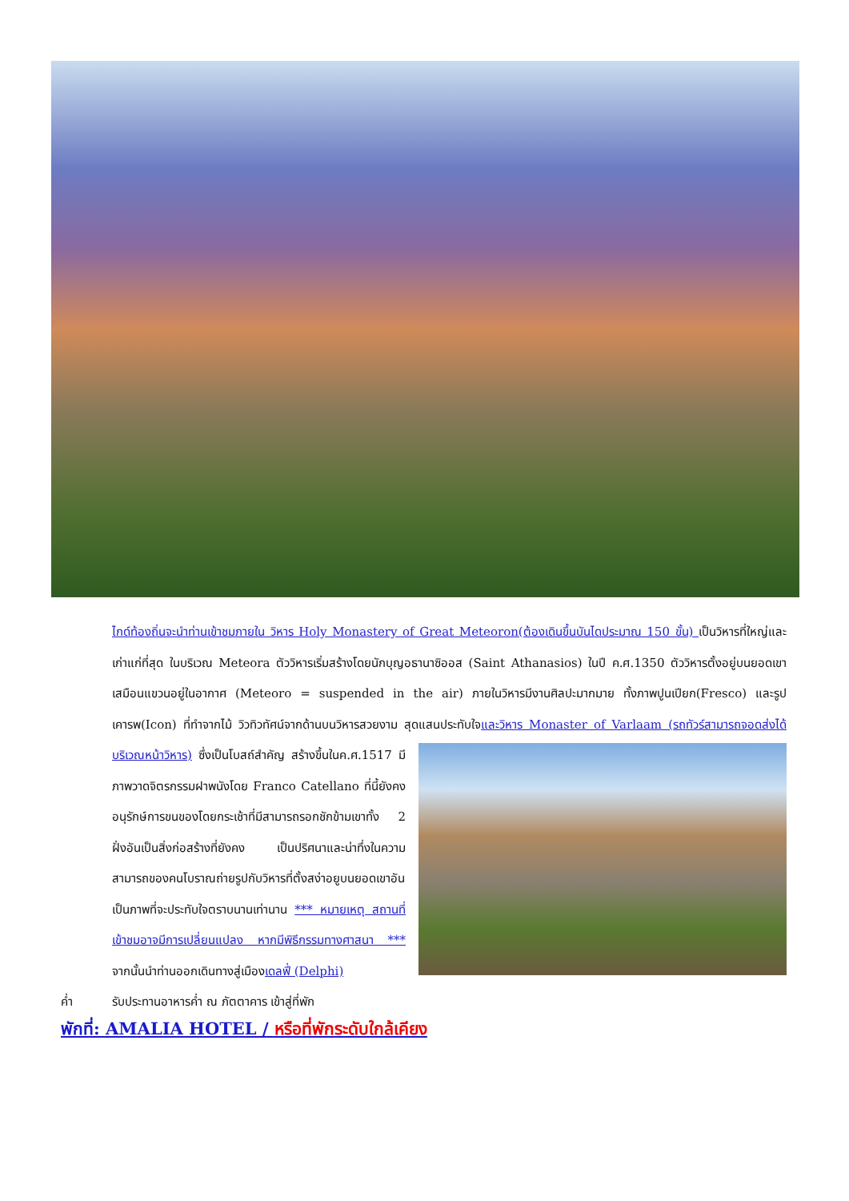ไกด์ท้องถิ่นจะนำท่านเข้าชมภายใน วิหาร Holy Monastery of Great Meteoron(ต้องเดินขึ้นบันไดประมาณ 150 ขั้น) เป็นวิหารที่ใหญ่และเก่าแก่ที่สุด ในบริเวณ Meteora ตัววิหารเริ่มสร้างโดยนักบุญอธานาซิออส (Saint Athanasios) ในปี ค.ศ.1350 ตัววิหารตั้งอยู่บนยอดเขาเสมือนแขวนอยู่ในอากาศ (Meteoro = suspended in the air) ภายในวิหารมีงานศิลปะมากมาย ทั้งภาพปูนเปียก(Fresco) และรูปเคารพ(Icon) ที่ทำจากไม้ วิวทิวทัศน์จากด้านบนวิหารสวยงาม สุดแสนประทับใจและวิหาร Monaster of Varlaam (รถทัวร์สามารถจอดส่งได้บริเวณหน้าวิหาร)
ซึ่งเป็นโบสถ์สำคัญ สร้างขึ้นในค.ศ.1517 มีภาพวาดจิตรกรรมฝาพนังโดย Franco Catellano ที่นี้ยังคงอนุรักษ์การขนของโดยกระเช้าที่มีสามารถรอกชักข้ามเขาทั้ง 2 ฝั่งอันเป็นสิ่งก่อสร้างที่ยังคง เป็นปริศนาและน่าทึ่งในความสามารถของคนโบราณถ่ายรูปกับวิหารที่ตั้งสง่าอยูบนยอดเขาอันเป็นภาพที่จะประทับใจตราบนานเท่านาน *** หมายเหตุ สถานที่เข้าชมอาจมีการเปลี่ยนแปลง หากมีพิธีกรรมทางศาสนา *** จากนั้นนำท่านออกเดินทางสู่เมืองเดลฟี่ (Delphi)
ค่ำ รับประทานอาหารค่ำ ณ ภัตตาคาร เข้าสู่ที่พัก
พักที่: AMALIA HOTEL / หรือที่พักระดับใกล้เคียง